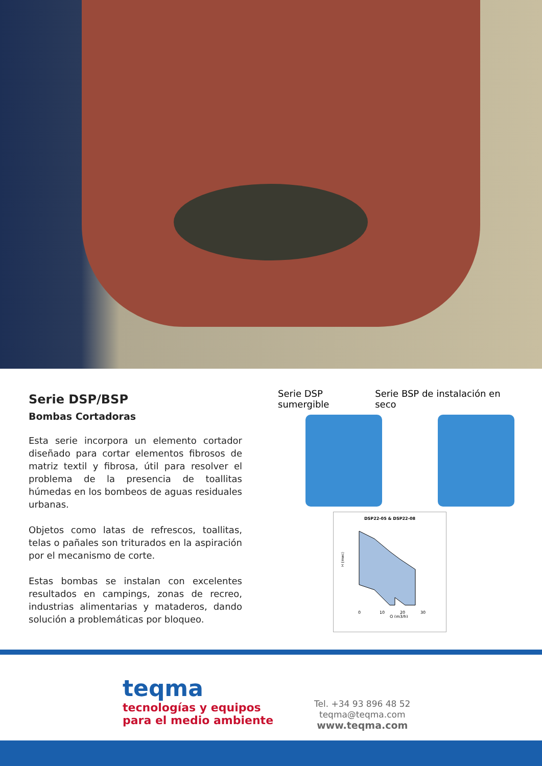Serie DSP/BSP
Bombas Cortadoras
Esta serie incorpora un elemento cortador diseñado para cortar elementos fibrosos de matriz textil y fibrosa, útil para resolver el problema de la presencia de toallitas húmedas en los bombeos de aguas residuales urbanas.
Objetos como latas de refrescos, toallitas, telas o pañales son triturados en la aspiración por el mecanismo de corte.
Estas bombas se instalan con excelentes resultados en campings, zonas de recreo, industrias alimentarias y mataderos, dando solución a problemáticas por bloqueo.
Serie DSP sumergible Serie BSP de instalación en seco
DSP22-05 & DSP22-08
H (mwc)
0
10
20
30
Q (m3/h)
teqma
tecnologías y equipos
para el medio ambiente
Tel. +34 93 896 48 52
teqma@teqma.com
www.teqma.com